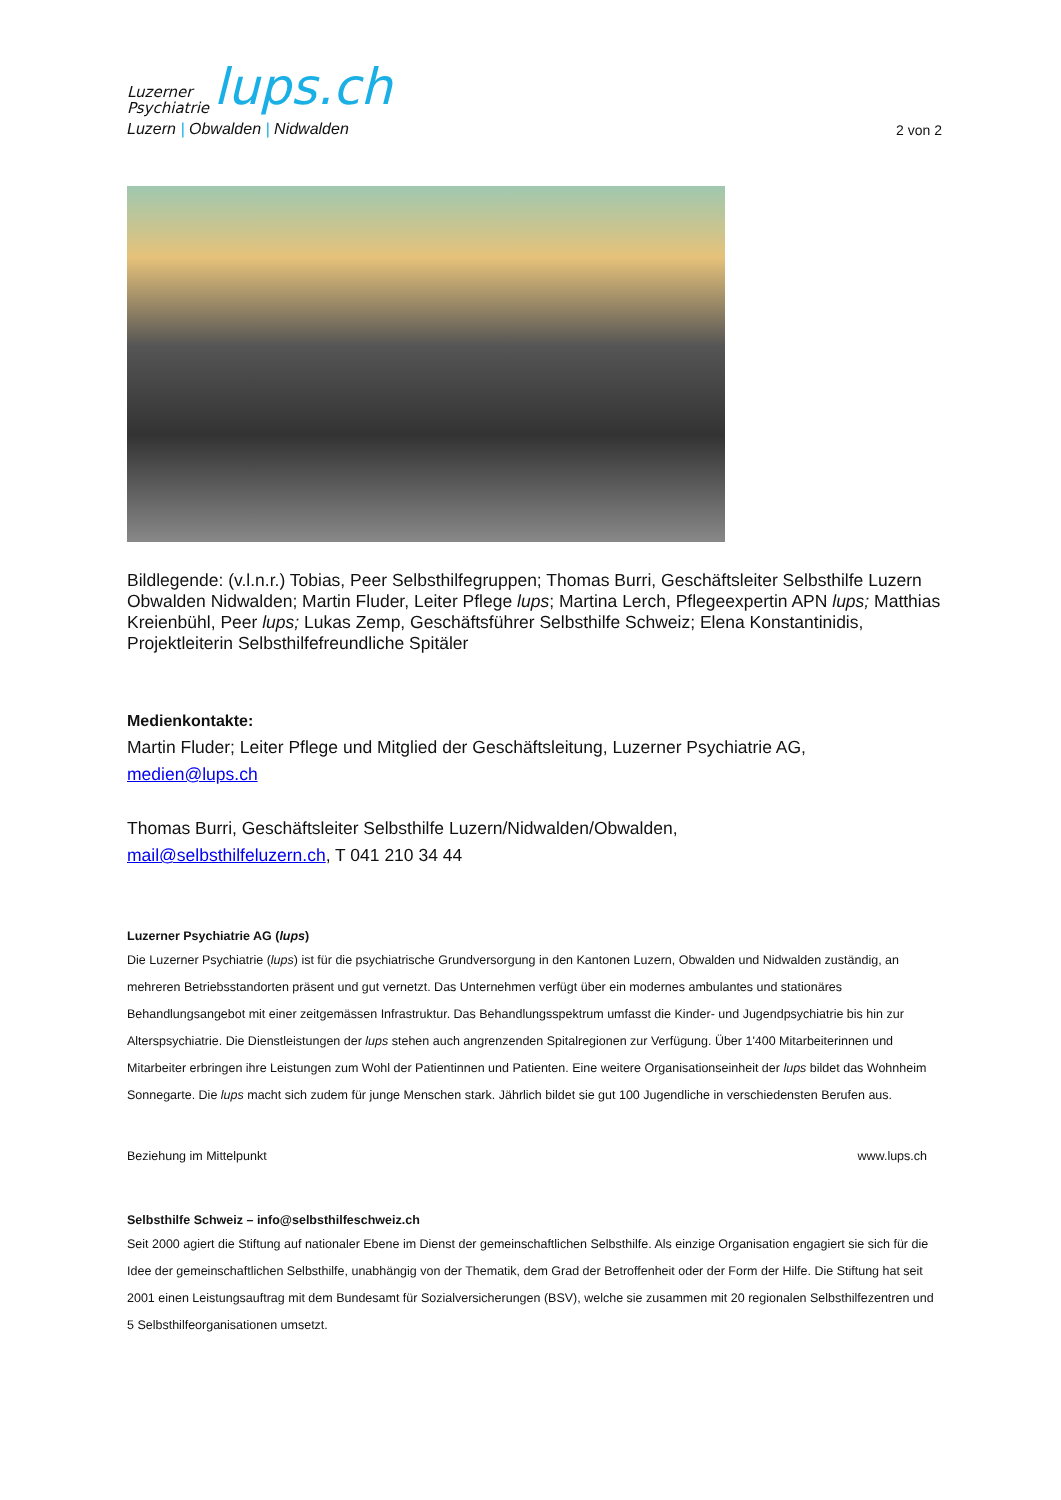Luzerner
Psychiatrie lups.ch
Luzern | Obwalden | Nidwalden
2 von 2
Bildlegende: (v.l.n.r.) Tobias, Peer Selbsthilfegruppen; Thomas Burri, Geschäftsleiter Selbsthilfe Luzern Obwalden Nidwalden; Martin Fluder, Leiter Pflege lups; Martina Lerch, Pflegeexpertin APN lups; Matthias Kreienbühl, Peer lups; Lukas Zemp, Geschäftsführer Selbsthilfe Schweiz; Elena Konstantinidis, Projektleiterin Selbsthilfefreundliche Spitäler
Medienkontakte:
Martin Fluder; Leiter Pflege und Mitglied der Geschäftsleitung, Luzerner Psychiatrie AG,
medien@lups.ch
Thomas Burri, Geschäftsleiter Selbsthilfe Luzern/Nidwalden/Obwalden,
mail@selbsthilfeluzern.ch, T 041 210 34 44
Luzerner Psychiatrie AG (lups)
Die Luzerner Psychiatrie (lups) ist für die psychiatrische Grundversorgung in den Kantonen Luzern, Obwalden und Nidwalden zuständig, an mehreren Betriebsstandorten präsent und gut vernetzt. Das Unternehmen verfügt über ein modernes ambulantes und stationäres Behandlungsangebot mit einer zeitgemässen Infrastruktur. Das Behandlungsspektrum umfasst die Kinder- und Jugendpsychiatrie bis hin zur Alterspsychiatrie. Die Dienstleistungen der lups stehen auch angrenzenden Spitalregionen zur Verfügung. Über 1'400 Mitarbeiterinnen und Mitarbeiter erbringen ihre Leistungen zum Wohl der Patientinnen und Patienten. Eine weitere Organisationseinheit der lups bildet das Wohnheim Sonnegarte. Die lups macht sich zudem für junge Menschen stark. Jährlich bildet sie gut 100 Jugendliche in verschiedensten Berufen aus.
Beziehung im Mittelpunkt www.lups.ch
Selbsthilfe Schweiz – info@selbsthilfeschweiz.ch
Seit 2000 agiert die Stiftung auf nationaler Ebene im Dienst der gemeinschaftlichen Selbsthilfe. Als einzige Organisation engagiert sie sich für die Idee der gemeinschaftlichen Selbsthilfe, unabhängig von der Thematik, dem Grad der Betroffenheit oder der Form der Hilfe. Die Stiftung hat seit 2001 einen Leistungsauftrag mit dem Bundesamt für Sozialversicherungen (BSV), welche sie zusammen mit 20 regionalen Selbsthilfezentren und 5 Selbsthilfeorganisationen umsetzt.